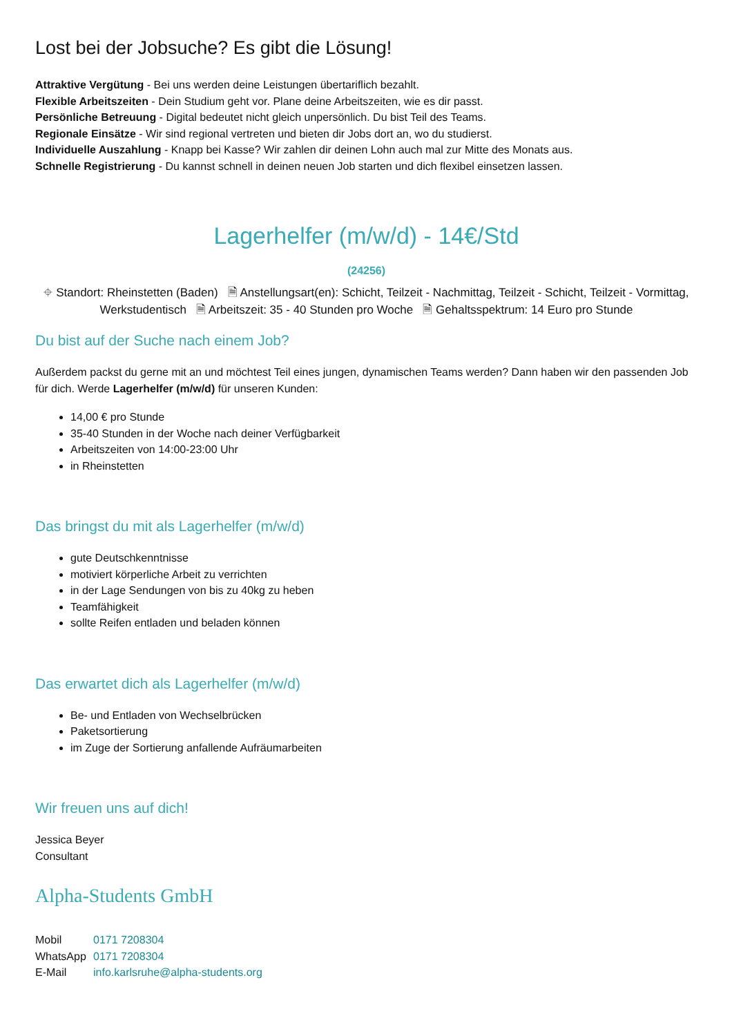Lost bei der Jobsuche? Es gibt die Lösung!
Attraktive Vergütung - Bei uns werden deine Leistungen übertariflich bezahlt.
Flexible Arbeitszeiten - Dein Studium geht vor. Plane deine Arbeitszeiten, wie es dir passt.
Persönliche Betreuung - Digital bedeutet nicht gleich unpersönlich. Du bist Teil des Teams.
Regionale Einsätze - Wir sind regional vertreten und bieten dir Jobs dort an, wo du studierst.
Individuelle Auszahlung - Knapp bei Kasse? Wir zahlen dir deinen Lohn auch mal zur Mitte des Monats aus.
Schnelle Registrierung - Du kannst schnell in deinen neuen Job starten und dich flexibel einsetzen lassen.
Lagerhelfer (m/w/d) - 14€/Std
(24256)
⌖ Standort: Rheinstetten (Baden) 🗎 Anstellungsart(en): Schicht, Teilzeit - Nachmittag, Teilzeit - Schicht, Teilzeit - Vormittag, Werkstudentisch 🗎 Arbeitszeit: 35 - 40 Stunden pro Woche 🗎 Gehaltsspektrum: 14 Euro pro Stunde
Du bist auf der Suche nach einem Job?
Außerdem packst du gerne mit an und möchtest Teil eines jungen, dynamischen Teams werden? Dann haben wir den passenden Job für dich. Werde Lagerhelfer (m/w/d) für unseren Kunden:
14,00 € pro Stunde
35-40 Stunden in der Woche nach deiner Verfügbarkeit
Arbeitszeiten von 14:00-23:00 Uhr
in Rheinstetten
Das bringst du mit als Lagerhelfer (m/w/d)
gute Deutschkenntnisse
motiviert körperliche Arbeit zu verrichten
in der Lage Sendungen von bis zu 40kg zu heben
Teamfähigkeit
sollte Reifen entladen und beladen können
Das erwartet dich als Lagerhelfer (m/w/d)
Be- und Entladen von Wechselbrücken
Paketsortierung
im Zuge der Sortierung anfallende Aufräumarbeiten
Wir freuen uns auf dich!
Jessica Beyer
Consultant
Alpha-Students GmbH
| Mobil | 0171 7208304 |
| WhatsApp | 0171 7208304 |
| E-Mail | info.karlsruhe@alpha-students.org |